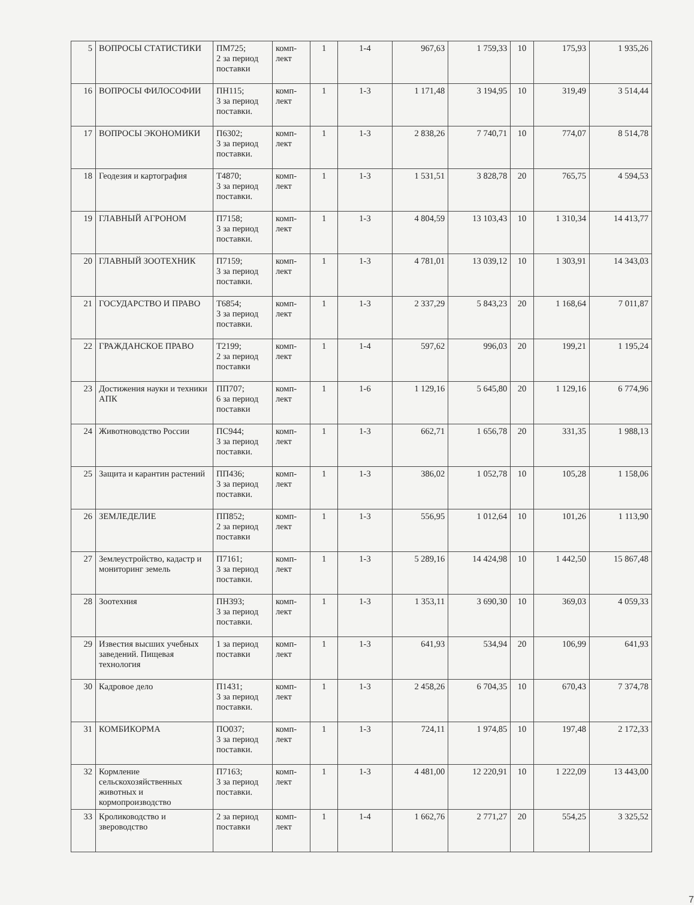| 5 | ВОПРОСЫ СТАТИСТИКИ | ПМ725; 2 за период поставки | комп-лект | 1 | 1-4 | 967,63 | 1 759,33 | 10 | 175,93 | 1 935,26 |
| 16 | ВОПРОСЫ ФИЛОСОФИИ | ПН115; 3 за период поставки. | комп-лект | 1 | 1-3 | 1 171,48 | 3 194,95 | 10 | 319,49 | 3 514,44 |
| 17 | ВОПРОСЫ ЭКОНОМИКИ | П6302; 3 за период поставки. | комп-лект | 1 | 1-3 | 2 838,26 | 7 740,71 | 10 | 774,07 | 8 514,78 |
| 18 | Геодезия и картография | Т4870; 3 за период поставки. | комп-лект | 1 | 1-3 | 1 531,51 | 3 828,78 | 20 | 765,75 | 4 594,53 |
| 19 | ГЛАВНЫЙ АГРОНОМ | П7158; 3 за период поставки. | комп-лект | 1 | 1-3 | 4 804,59 | 13 103,43 | 10 | 1 310,34 | 14 413,77 |
| 20 | ГЛАВНЫЙ ЗООТЕХНИК | П7159; 3 за период поставки. | комп-лект | 1 | 1-3 | 4 781,01 | 13 039,12 | 10 | 1 303,91 | 14 343,03 |
| 21 | ГОСУДАРСТВО И ПРАВО | Т6854; 3 за период поставки. | комп-лект | 1 | 1-3 | 2 337,29 | 5 843,23 | 20 | 1 168,64 | 7 011,87 |
| 22 | ГРАЖДАНСКОЕ ПРАВО | Т2199; 2 за период поставки | комп-лект | 1 | 1-4 | 597,62 | 996,03 | 20 | 199,21 | 1 195,24 |
| 23 | Достижения науки и техники АПК | ПП707; 6 за период поставки | комп-лект | 1 | 1-6 | 1 129,16 | 5 645,80 | 20 | 1 129,16 | 6 774,96 |
| 24 | Животноводство России | ПС944; 3 за период поставки. | комп-лект | 1 | 1-3 | 662,71 | 1 656,78 | 20 | 331,35 | 1 988,13 |
| 25 | Защита и карантин растений | ПП436; 3 за период поставки. | комп-лект | 1 | 1-3 | 386,02 | 1 052,78 | 10 | 105,28 | 1 158,06 |
| 26 | ЗЕМЛЕДЕЛИЕ | ПП852; 2 за период поставки | комп-лект | 1 | 1-3 | 556,95 | 1 012,64 | 10 | 101,26 | 1 113,90 |
| 27 | Землеустройство, кадастр и мониторинг земель | П7161; 3 за период поставки. | комп-лект | 1 | 1-3 | 5 289,16 | 14 424,98 | 10 | 1 442,50 | 15 867,48 |
| 28 | Зоотехния | ПН393; 3 за период поставки. | комп-лект | 1 | 1-3 | 1 353,11 | 3 690,30 | 10 | 369,03 | 4 059,33 |
| 29 | Известия высших учебных заведений. Пищевая технология | 1 за период поставки | комп-лект | 1 | 1-3 | 641,93 | 534,94 | 20 | 106,99 | 641,93 |
| 30 | Кадровое дело | П1431; 3 за период поставки. | комп-лект | 1 | 1-3 | 2 458,26 | 6 704,35 | 10 | 670,43 | 7 374,78 |
| 31 | КОМБИКОРМА | ПО037; 3 за период поставки. | комп-лект | 1 | 1-3 | 724,11 | 1 974,85 | 10 | 197,48 | 2 172,33 |
| 32 | Кормление сельскохозяйственных животных и кормопроизводство | П7163; 3 за период поставки. | комп-лект | 1 | 1-3 | 4 481,00 | 12 220,91 | 10 | 1 222,09 | 13 443,00 |
| 33 | Кролиководство и звероводство | 2 за период поставки | комп-лект | 1 | 1-4 | 1 662,76 | 2 771,27 | 20 | 554,25 | 3 325,52 |
7